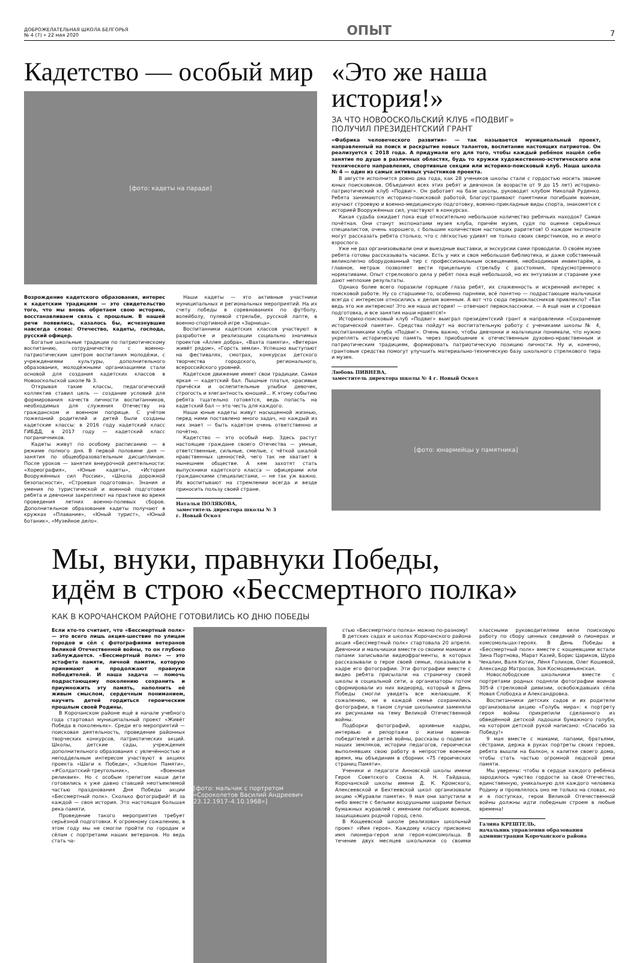ДОБРОЖЕЛАТЕЛЬНАЯ ШКОЛА БЕЛГОРЬЯ
№ 4 (7) » 22 мая 2020
ОПЫТ
7
Кадетство — особый мир
[фото: кадеты на параде]
Возрождение кадетского образования, интерес к кадетским традициям — это свидетельство того, что мы вновь обретаем свою историю, восстанавливаем связь с прошлым. В нашей речи появились, казалось бы, исчезнувшие навсегда слова: Отечество, кадеты, господа, русский офицер.
Богатые школьные традиции по патриотическому воспитанию, сотрудничеству с военно-патриотическим центром воспитания молодёжи, с учреждениями культуры, дополнительного образования, молодёжными организациями стали основой для создания кадетских классов в Новооскольской школе № 3.
Открывая такие классы, педагогический коллектив ставил цель — создание условий для формирования качеств личности воспитанников, необходимых для служения Отечеству на гражданском и военном поприще. С учётом пожеланий родителей и детей были созданы кадетские классы: в 2016 году кадетский класс ГИБДД, в 2017 году — кадетский класс пограничников.
Кадеты живут по особому расписанию — в режиме полного дня. В первой половине дня — занятия по общеобразовательным дисциплинам. После уроков — занятия внеурочной деятельности: «Хореография», «Юные кадеты», «История Вооружённых сил России», «Школа дорожной безопасности», «Строевая подготовка». Знания и умения по туристической и военной подготовке ребята и девчонки закрепляют на практике во время проведения летних военно-полевых сборов. Дополнительное образование кадеты получают в кружках «Плавание», «Юный турист», «Юный ботаник», «Музейное дело».
Наши кадеты — это активные участники муниципальных и региональных мероприятий. На их счету победы в соревнованиях по футболу, волейболу, пулевой стрельбе, русской лапте, в военно-спортивной игре «Зарница».
Воспитанники кадетских классов участвуют в разработке и реализации социально значимых проектов «Аллея добра», «Вахта памяти», «Ветеран живёт рядом», «Горсть земли». Успешно выступают на фестивалях, смотрах, конкурсах детского творчества городского, регионального, всероссийского уровней.
Кадетское движение имеет свои традиции. Самая яркая — кадетский бал. Пышные платья, красивые причёски и ослепительные улыбки девочек, строгость и элегантность юношей... К этому событию ребята тщательно готовятся, ведь попасть на кадетский бал — это честь для каждого.
Наши юные кадеты живут насыщенной жизнью, перед ними поставлено много задач, но каждый из них знает — быть кадетом очень ответственно и почётно.
Кадетство — это особый мир. Здесь растут настоящие граждане своего Отечества — умные, ответственные, сильные, смелые, с чёткой шкалой нравственных ценностей, чего так не хватает в нынешнем обществе. А кем захотят стать выпускники кадетского класса — офицерами или гражданскими специалистами, — не так уж важно. Их воспитывают на стремлении всегда и везде приносить пользу своей стране.
Наталья ПОЛЯКОВА,
заместитель директора школы № 3
г. Новый Оскол
«Это же наша история!»
ЗА ЧТО НОВООСКОЛЬСКИЙ КЛУБ «ПОДВИГ»
ПОЛУЧИЛ ПРЕЗИДЕНТСКИЙ ГРАНТ
«Фабрика человеческого развития» — так называется муниципальный проект, направленный на поиск и раскрытие новых талантов, воспитание настоящих патриотов. Он реализуется с 2018 года. А придумали его для того, чтобы каждый ребёнок нашёл себе занятие по душе в различных областях, будь то кружки художественно-эстетического или технического направления, спортивные секции или историко-поисковый клуб. Наша школа № 4 — один из самых активных участников проекта.
В августе исполнится ровно два года, как 28 учеников школы стали с гордостью носить звание юных поисковиков. Объединил всех этих ребят и девчонок (в возрасте от 9 до 15 лет) историко-патриотический клуб «Подвиг». Он работает на базе школы, руководит клубом Николай Руденко. Ребята занимаются историко-поисковой работой, благоустраивают памятники погибшим воинам, изучают строевую и военно-медицинскую подготовку, военно-прикладные виды спорта, знакомятся с историей Вооружённых сил, участвуют в конкурсах.
Какая судьба ожидает пока ещё относительно небольшое количество ребячьих находок? Самая почётная. Они станут экспонатами музея клуба, причём музея, судя по оценке серьёзных специалистов, очень хорошего, с большим количеством настоящих раритетов! О каждом экспонате могут рассказать ребята столько, что с лёгкостью удивят не только своих сверстников, но и иного взрослого.
Уже не раз организовывали они и выездные выставки, и экскурсии сами проводили. О своём музее ребята готовы рассказывать часами. Есть у них и своя небольшая библиотека, и даже собственный великолепно оборудованный тир с профессиональным освещением, необходимым инвентарём, а главное, метраж позволяет вести прицельную стрельбу с расстояния, предусмотренного нормативами. Опыт стрелкового дела у ребят пока ещё небольшой, но их энтузиазм и старание уже дают неплохие результаты.
Однако более всего поразили горящие глаза ребят, их слаженность и искренний интерес к поисковой работе. Ну со старшими-то, особенно парнями, всё понятно — подрастающие мальчишки всегда с интересом относились к делам военным. А вот что сюда первоклассников привлекло? «Так ведь это же интересно! Это же наша история! — отвечают первоклассники. — А ещё нам и строевая подготовка, и все занятия наши нравятся!»
Историко-поисковый клуб «Подвиг» выиграл президентский грант в направлении «Сохранение исторической памяти». Средства пойдут на воспитательную работу с учениками школы № 4, воспитанниками клуба «Подвиг». Очень важно, чтобы девчонки и мальчишки понимали, что нужно укреплять историческую память через приобщение к отечественным духовно-нравственным и патриотическим традициям, формировать патриотическую позицию личности. Ну и, конечно, грантовые средства помогут улучшить материально-техническую базу школьного стрелкового тира и музея.
Любовь ПИВНЕВА,
заместитель директора школы № 4 г. Новый Оскол
[фото: юнармейцы у памятника]
Мы, внуки, правнуки Победы,
идём в строю «Бессмертного полка»
КАК В КОРОЧАНСКОМ РАЙОНЕ ГОТОВИЛИСЬ КО ДНЮ ПОБЕДЫ
Если кто-то считает, что «Бессмертный полк» — это всего лишь акция-шествие по улицам городов и сёл с фотографиями ветеранов Великой Отечественной войны, то он глубоко заблуждается. «Бессмертный полк» — это эстафета памяти, личной памяти, которую принимают и продолжают правнуки победителей. И наша задача — помочь подрастающему поколению сохранить и приумножить эту память, наполнить её живым смыслом, сердечным пониманием, научить детей гордиться героическим прошлым своей Родины.
В Корочанском районе ещё в начале учебного года стартовал муниципальный проект «Живёт Победа в поколеньях». Среди его мероприятий — поисковая деятельность, проведение районных творческих конкурсов, патриотических акций. Школы, детские сады, учреждения дополнительного образования с увлечённостью и неподдельным интересом участвуют в акциях проекта «Шаги к Победе», «Эшелон Памяти», «#Солдатский-треугольник», «Военная реликвия». Но с особым трепетом наши дети готовились к уже давно ставшей неотъемлемой частью празднования Дня Победы акции «Бессмертный полк». Сколько фотографий! И за каждой — своя история. Это настоящая большая река памяти.
Проведение такого мероприятия требует серьёзной подготовки. К огромному сожалению, в этом году мы не смогли пройти по городам и сёлам с портретами наших ветеранов. Но ведь стать ча-
[фото: мальчик с портретом «Сороколетов Василий Андреевич 23.12.1917–4.10.1968»]
стью «Бессмертного полка» можно по-разному!
В детских садах и школах Корочанского района акция «Бессмертный полк» стартовала 20 апреля. Девчонки и мальчишки вместе со своими мамами и папами записывали видеофрагменты, в которых рассказывали о герое своей семьи, показывали в кадре его фотографии. Эти фотографии вместе с видео ребята присылали на страничку своей школы в социальной сети, а организаторы потом сформировали из них видеоряд, который в День Победы смогли увидеть все желающие. К сожалению, не в каждой семье сохранились фотографии, в таком случае школьники заменяли их рисунками на тему Великой Отечественной войны.
Подборки фотографий, архивные кадры, интервью и репортажи о жизни воинов-победителей и детей войны, рассказы о подвигах наших земляков, истории педагогов, героически выполнявших свою работу в непростое военное время, мы объединим в сборник «75 героических страниц Памяти».
Ученики и педагоги Анновской школы имени Героя Советского Союза А. Н. Гайдаша, Корочанской школы имени Д. К. Кромского, Алексеевской и Бехтеевской школ организовали акцию «Журавли памяти». 9 мая они запустили в небо вместе с белыми воздушными шарами белых бумажных журавлей с именами погибших воинов, защищавших родной город, село.
В Кощеевской школе реализован школьный проект «Имя героя». Каждому классу присвоено имя пионера-героя или героя-комсомольца. В течение двух месяцев школьники со своими классными руководителями вели поисковую работу по сбору ценных сведений о пионерах и комсомольцах-героях. В День Победы в «Бессмертный полк» вместе с кощеевцами встали Зина Портнова, Марат Казей, Борис Цариков, Шура Чекалин, Валя Котик, Лёня Голиков, Олег Кошевой, Александр Матросов, Зоя Космодемьянская.
Новослободские школьники вместе с портретами родных подняли фотографии воинов 305-й стрелковой дивизии, освобождавших сёла Новая Слободка и Александровка.
Воспитанники детских садов и их родители организовали акцию «Голубь мира»: к портрету героя войны прикрепили сделанного из обведённой детской ладошки бумажного голубя, на котором детской рукой написано: «Спасибо за Победу!»
9 мая вместе с мамами, папами, братьями, сёстрами, держа в руках портреты своих героев, ребята вышли на балкон, к калитке своего дома, чтобы стать частью огромной людской реки памяти.
Мы уверены: чтобы в сердце каждого ребёнка зародилось чувство гордости за своё Отечество, единственную, уникальную для каждого человека Родину и проявлялось оно не только на словах, но и в поступках, герои Великой Отечественной войны должны идти победным строем в любые времена!
Галина КРЕШТЕЛЬ,
начальник управления образования
администрации Корочанского района